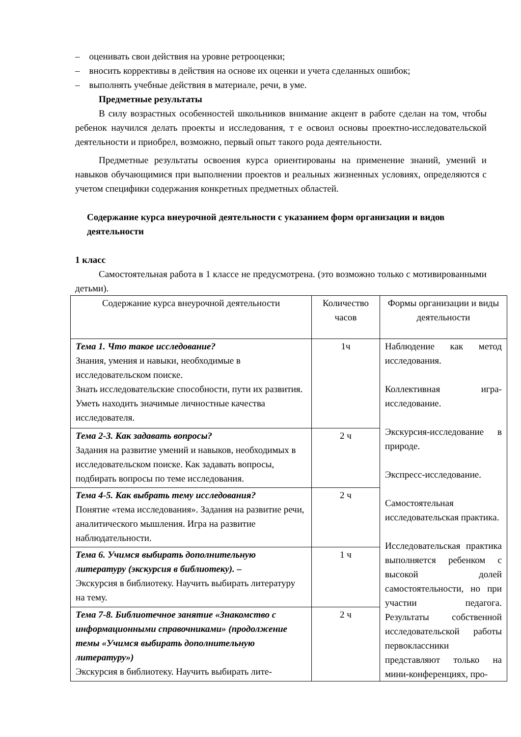– оценивать свои действия на уровне ретрооценки;
– вносить коррективы в действия на основе их оценки и учета сделанных ошибок;
– выполнять учебные действия в материале, речи, в уме.
Предметные результаты
В силу возрастных особенностей школьников внимание акцент в работе сделан на том, чтобы ребенок научился делать проекты и исследования, т е освоил основы проектно-исследовательской деятельности и приобрел, возможно, первый опыт такого рода деятельности.
Предметные результаты освоения курса ориентированы на применение знаний, умений и навыков обучающимися при выполнении проектов и реальных жизненных условиях, определяются с учетом специфики содержания конкретных предметных областей.
Содержание курса внеурочной деятельности с указанием форм организации и видов деятельности
1 класс
Самостоятельная работа в 1 классе не предусмотрена. (это возможно только с мотивированными детьми).
| Содержание курса внеурочной деятельности | Количество часов | Формы организации и виды деятельности |
| --- | --- | --- |
| Тема 1. Что такое исследование? Знания, умения и навыки, необходимые в исследовательском поиске. Знать исследовательские способности, пути их развития. Уметь находить значимые личностные качества исследователя. | 1ч | Наблюдение как метод исследования. Коллективная игра- исследование. Экскурсия-исследование в природе. Экспресс-исследование. Самостоятельная исследовательская практика. Исследовательская практика выполняется ребенком с высокой долей самостоятельности, но при участии педагога. Результаты собственной исследовательской работы первоклассники представляют только на мини-конференциях, про- |
| Тема 2-3. Как задавать вопросы? Задания на развитие умений и навыков, необходимых в исследовательском поиске. Как задавать вопросы, подбирать вопросы по теме исследования. | 2 ч | |
| Тема 4-5. Как выбрать тему исследования? Понятие «тема исследования». Задания на развитие речи, аналитического мышления. Игра на развитие наблюдательности. | 2 ч | |
| Тема 6. Учимся выбирать дополнительную литературу (экскурсия в библиотеку). – Экскурсия в библиотеку. Научить выбирать литературу на тему. | 1 ч | |
| Тема 7-8. Библиотечное занятие «Знакомство с информационными справочниками» (продолжение темы «Учимся выбирать дополнительную литературу») Экскурсия в библиотеку. Научить выбирать лите- | 2 ч | |